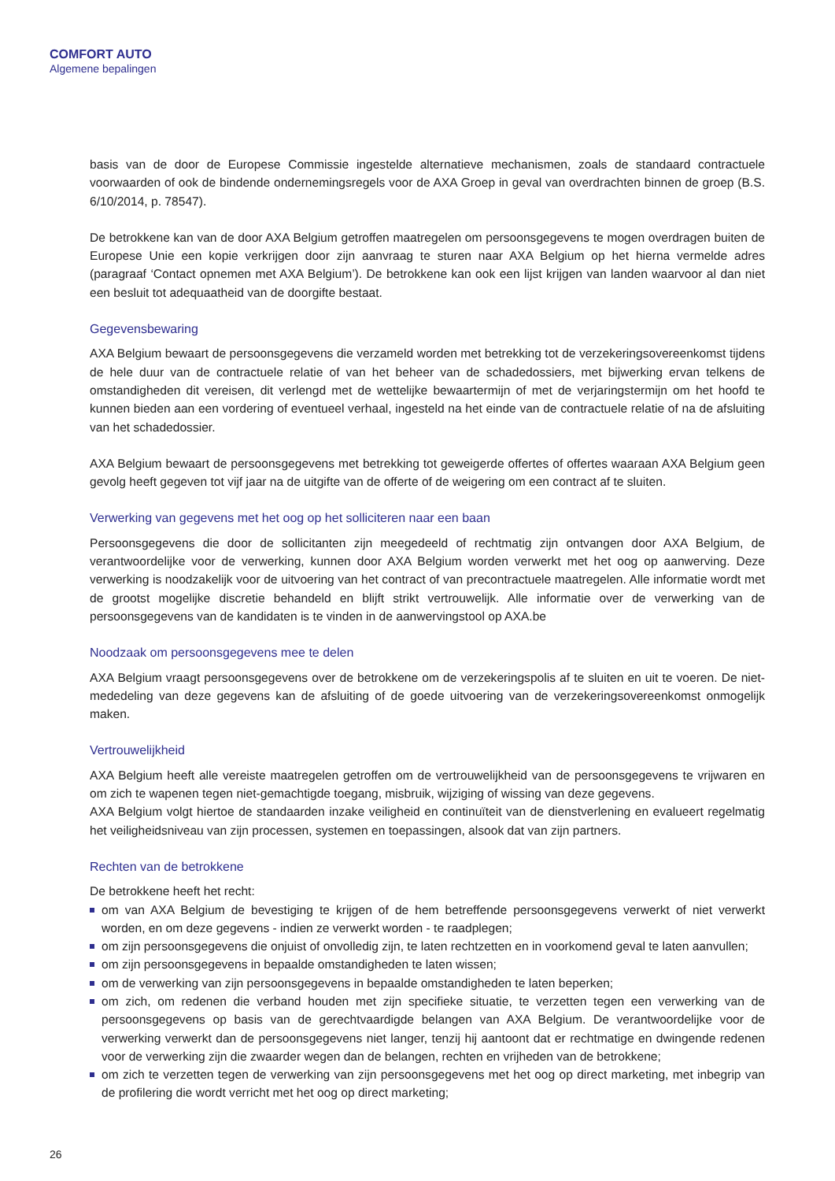COMFORT AUTO
Algemene bepalingen
basis van de door de Europese Commissie ingestelde alternatieve mechanismen, zoals de standaard contractuele voorwaarden of ook de bindende ondernemingsregels voor de AXA Groep in geval van overdrachten binnen de groep (B.S. 6/10/2014, p. 78547).
De betrokkene kan van de door AXA Belgium getroffen maatregelen om persoonsgegevens te mogen overdragen buiten de Europese Unie een kopie verkrijgen door zijn aanvraag te sturen naar AXA Belgium op het hierna vermelde adres (paragraaf ‘Contact opnemen met AXA Belgium’). De betrokkene kan ook een lijst krijgen van landen waarvoor al dan niet een besluit tot adequaatheid van de doorgifte bestaat.
Gegevensbewaring
AXA Belgium bewaart de persoonsgegevens die verzameld worden met betrekking tot de verzekeringsovereenkomst tijdens de hele duur van de contractuele relatie of van het beheer van de schadedossiers, met bijwerking ervan telkens de omstandigheden dit vereisen, dit verlengd met de wettelijke bewaartermijn of met de verjaringstermijn om het hoofd te kunnen bieden aan een vordering of eventueel verhaal, ingesteld na het einde van de contractuele relatie of na de afsluiting van het schadedossier.
AXA Belgium bewaart de persoonsgegevens met betrekking tot geweigerde offertes of offertes waaraan AXA Belgium geen gevolg heeft gegeven tot vijf jaar na de uitgifte van de offerte of de weigering om een contract af te sluiten.
Verwerking van gegevens met het oog op het solliciteren naar een baan
Persoonsgegevens die door de sollicitanten zijn meegedeeld of rechtmatig zijn ontvangen door AXA Belgium, de verantwoordelijke voor de verwerking, kunnen door AXA Belgium worden verwerkt met het oog op aanwerving. Deze verwerking is noodzakelijk voor de uitvoering van het contract of van precontractuele maatregelen. Alle informatie wordt met de grootst mogelijke discretie behandeld en blijft strikt vertrouwelijk. Alle informatie over de verwerking van de persoonsgegevens van de kandidaten is te vinden in de aanwervingstool op AXA.be
Noodzaak om persoonsgegevens mee te delen
AXA Belgium vraagt persoonsgegevens over de betrokkene om de verzekeringspolis af te sluiten en uit te voeren. De niet-mededeling van deze gegevens kan de afsluiting of de goede uitvoering van de verzekeringsovereenkomst onmogelijk maken.
Vertrouwelijkheid
AXA Belgium heeft alle vereiste maatregelen getroffen om de vertrouwelijkheid van de persoonsgegevens te vrijwaren en om zich te wapenen tegen niet-gemachtigde toegang, misbruik, wijziging of wissing van deze gegevens.
AXA Belgium volgt hiertoe de standaarden inzake veiligheid en continuïteit van de dienstverlening en evalueert regelmatig het veiligheidsniveau van zijn processen, systemen en toepassingen, alsook dat van zijn partners.
Rechten van de betrokkene
De betrokkene heeft het recht:
om van AXA Belgium de bevestiging te krijgen of de hem betreffende persoonsgegevens verwerkt of niet verwerkt worden, en om deze gegevens - indien ze verwerkt worden - te raadplegen;
om zijn persoonsgegevens die onjuist of onvolledig zijn, te laten rechtzetten en in voorkomend geval te laten aanvullen;
om zijn persoonsgegevens in bepaalde omstandigheden te laten wissen;
om de verwerking van zijn persoonsgegevens in bepaalde omstandigheden te laten beperken;
om zich, om redenen die verband houden met zijn specifieke situatie, te verzetten tegen een verwerking van de persoonsgegevens op basis van de gerechtvaardigde belangen van AXA Belgium. De verantwoordelijke voor de verwerking verwerkt dan de persoonsgegevens niet langer, tenzij hij aantoont dat er rechtmatige en dwingende redenen voor de verwerking zijn die zwaarder wegen dan de belangen, rechten en vrijheden van de betrokkene;
om zich te verzetten tegen de verwerking van zijn persoonsgegevens met het oog op direct marketing, met inbegrip van de profilering die wordt verricht met het oog op direct marketing;
26